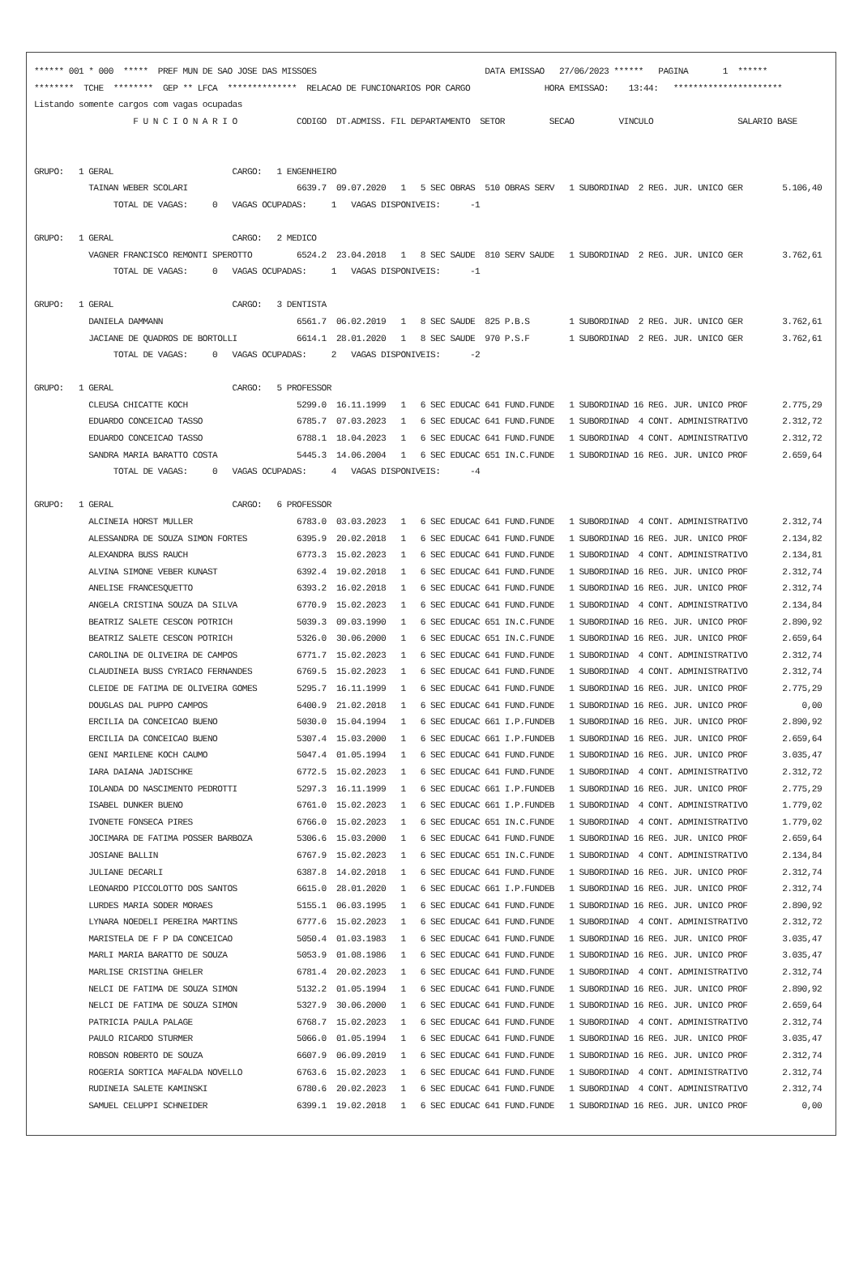****** 001 * 000  *****  PREF MUN DE SAO JOSE DAS MISSOES                                  DATA EMISSAO   27/06/2023 ******   PAGINA       1  ******
********  TCHE  ********  GEP ** LFCA  **************  RELACAO DE FUNCIONARIOS POR CARGO               HORA EMISSAO:    13:44:   **********************
Listando somente cargos com vagas ocupadas
                    F U N C I O N A R I O            CODIGO  DT.ADMISS. FIL DEPARTAMENTO  SETOR         SECAO         VINCULO                 SALARIO BASE


GRUPO:   1 GERAL                        CARGO:   1 ENGENHEIRO
           TAINAN WEBER SCOLARI                      6639.7  09.07.2020   1   5 SEC OBRAS  510 OBRAS SERV   1 SUBORDINAD  2 REG. JUR. UNICO GER        5.106,40
                TOTAL DE VAGAS:     0   VAGAS OCUPADAS:     1   VAGAS DISPONIVEIS:      -1

GRUPO:   1 GERAL                        CARGO:   2 MEDICO
           VAGNER FRANCISCO REMONTI SPEROTTO         6524.2  23.04.2018   1   8 SEC SAUDE  810 SERV SAUDE   1 SUBORDINAD  2 REG. JUR. UNICO GER        3.762,61
                TOTAL DE VAGAS:     0   VAGAS OCUPADAS:     1   VAGAS DISPONIVEIS:      -1

GRUPO:   1 GERAL                        CARGO:   3 DENTISTA
           DANIELA DAMMANN                           6561.7  06.02.2019   1   8 SEC SAUDE  825 P.B.S        1 SUBORDINAD  2 REG. JUR. UNICO GER        3.762,61
           JACIANE DE QUADROS DE BORTOLLI            6614.1  28.01.2020   1   8 SEC SAUDE  970 P.S.F        1 SUBORDINAD  2 REG. JUR. UNICO GER        3.762,61
                TOTAL DE VAGAS:     0   VAGAS OCUPADAS:     2   VAGAS DISPONIVEIS:      -2

GRUPO:   1 GERAL                        CARGO:   5 PROFESSOR
           CLEUSA CHICATTE KOCH                      5299.0  16.11.1999   1   6 SEC EDUCAC 641 FUND.FUNDE   1 SUBORDINAD 16 REG. JUR. UNICO PROF       2.775,29
           EDUARDO CONCEICAO TASSO                   6785.7  07.03.2023   1   6 SEC EDUCAC 641 FUND.FUNDE   1 SUBORDINAD  4 CONT. ADMINISTRATIVO       2.312,72
           EDUARDO CONCEICAO TASSO                   6788.1  18.04.2023   1   6 SEC EDUCAC 641 FUND.FUNDE   1 SUBORDINAD  4 CONT. ADMINISTRATIVO       2.312,72
           SANDRA MARIA BARATTO COSTA                5445.3  14.06.2004   1   6 SEC EDUCAC 651 IN.C.FUNDE   1 SUBORDINAD 16 REG. JUR. UNICO PROF       2.659,64
                TOTAL DE VAGAS:     0   VAGAS OCUPADAS:     4   VAGAS DISPONIVEIS:      -4

GRUPO:   1 GERAL                        CARGO:   6 PROFESSOR
           ALCINEIA HORST MULLER                     6783.0  03.03.2023   1   6 SEC EDUCAC 641 FUND.FUNDE   1 SUBORDINAD  4 CONT. ADMINISTRATIVO       2.312,74
           ALESSANDRA DE SOUZA SIMON FORTES          6395.9  20.02.2018   1   6 SEC EDUCAC 641 FUND.FUNDE   1 SUBORDINAD 16 REG. JUR. UNICO PROF       2.134,82
           ALEXANDRA BUSS RAUCH                      6773.3  15.02.2023   1   6 SEC EDUCAC 641 FUND.FUNDE   1 SUBORDINAD  4 CONT. ADMINISTRATIVO       2.134,81
           ALVINA SIMONE VEBER KUNAST                6392.4  19.02.2018   1   6 SEC EDUCAC 641 FUND.FUNDE   1 SUBORDINAD 16 REG. JUR. UNICO PROF       2.312,74
           ANELISE FRANCESQUETTO                     6393.2  16.02.2018   1   6 SEC EDUCAC 641 FUND.FUNDE   1 SUBORDINAD 16 REG. JUR. UNICO PROF       2.312,74
           ANGELA CRISTINA SOUZA DA SILVA            6770.9  15.02.2023   1   6 SEC EDUCAC 641 FUND.FUNDE   1 SUBORDINAD  4 CONT. ADMINISTRATIVO       2.134,84
           BEATRIZ SALETE CESCON POTRICH             5039.3  09.03.1990   1   6 SEC EDUCAC 651 IN.C.FUNDE   1 SUBORDINAD 16 REG. JUR. UNICO PROF       2.890,92
           BEATRIZ SALETE CESCON POTRICH             5326.0  30.06.2000   1   6 SEC EDUCAC 651 IN.C.FUNDE   1 SUBORDINAD 16 REG. JUR. UNICO PROF       2.659,64
           CAROLINA DE OLIVEIRA DE CAMPOS            6771.7  15.02.2023   1   6 SEC EDUCAC 641 FUND.FUNDE   1 SUBORDINAD  4 CONT. ADMINISTRATIVO       2.312,74
           CLAUDINEIA BUSS CYRIACO FERNANDES         6769.5  15.02.2023   1   6 SEC EDUCAC 641 FUND.FUNDE   1 SUBORDINAD  4 CONT. ADMINISTRATIVO       2.312,74
           CLEIDE DE FATIMA DE OLIVEIRA GOMES        5295.7  16.11.1999   1   6 SEC EDUCAC 641 FUND.FUNDE   1 SUBORDINAD 16 REG. JUR. UNICO PROF       2.775,29
           DOUGLAS DAL PUPPO CAMPOS                  6400.9  21.02.2018   1   6 SEC EDUCAC 641 FUND.FUNDE   1 SUBORDINAD 16 REG. JUR. UNICO PROF           0,00
           ERCILIA DA CONCEICAO BUENO                5030.0  15.04.1994   1   6 SEC EDUCAC 661 I.P.FUNDEB   1 SUBORDINAD 16 REG. JUR. UNICO PROF       2.890,92
           ERCILIA DA CONCEICAO BUENO                5307.4  15.03.2000   1   6 SEC EDUCAC 661 I.P.FUNDEB   1 SUBORDINAD 16 REG. JUR. UNICO PROF       2.659,64
           GENI MARILENE KOCH CAUMO                  5047.4  01.05.1994   1   6 SEC EDUCAC 641 FUND.FUNDE   1 SUBORDINAD 16 REG. JUR. UNICO PROF       3.035,47
           IARA DAIANA JADISCHKE                     6772.5  15.02.2023   1   6 SEC EDUCAC 641 FUND.FUNDE   1 SUBORDINAD  4 CONT. ADMINISTRATIVO       2.312,72
           IOLANDA DO NASCIMENTO PEDROTTI            5297.3  16.11.1999   1   6 SEC EDUCAC 661 I.P.FUNDEB   1 SUBORDINAD 16 REG. JUR. UNICO PROF       2.775,29
           ISABEL DUNKER BUENO                       6761.0  15.02.2023   1   6 SEC EDUCAC 661 I.P.FUNDEB   1 SUBORDINAD  4 CONT. ADMINISTRATIVO       1.779,02
           IVONETE FONSECA PIRES                     6766.0  15.02.2023   1   6 SEC EDUCAC 651 IN.C.FUNDE   1 SUBORDINAD  4 CONT. ADMINISTRATIVO       1.779,02
           JOCIMARA DE FATIMA POSSER BARBOZA         5306.6  15.03.2000   1   6 SEC EDUCAC 641 FUND.FUNDE   1 SUBORDINAD 16 REG. JUR. UNICO PROF       2.659,64
           JOSIANE BALLIN                            6767.9  15.02.2023   1   6 SEC EDUCAC 651 IN.C.FUNDE   1 SUBORDINAD  4 CONT. ADMINISTRATIVO       2.134,84
           JULIANE DECARLI                           6387.8  14.02.2018   1   6 SEC EDUCAC 641 FUND.FUNDE   1 SUBORDINAD 16 REG. JUR. UNICO PROF       2.312,74
           LEONARDO PICCOLOTTO DOS SANTOS            6615.0  28.01.2020   1   6 SEC EDUCAC 661 I.P.FUNDEB   1 SUBORDINAD 16 REG. JUR. UNICO PROF       2.312,74
           LURDES MARIA SODER MORAES                 5155.1  06.03.1995   1   6 SEC EDUCAC 641 FUND.FUNDE   1 SUBORDINAD 16 REG. JUR. UNICO PROF       2.890,92
           LYNARA NOEDELI PEREIRA MARTINS            6777.6  15.02.2023   1   6 SEC EDUCAC 641 FUND.FUNDE   1 SUBORDINAD  4 CONT. ADMINISTRATIVO       2.312,72
           MARISTELA DE F P DA CONCEICAO             5050.4  01.03.1983   1   6 SEC EDUCAC 641 FUND.FUNDE   1 SUBORDINAD 16 REG. JUR. UNICO PROF       3.035,47
           MARLI MARIA BARATTO DE SOUZA              5053.9  01.08.1986   1   6 SEC EDUCAC 641 FUND.FUNDE   1 SUBORDINAD 16 REG. JUR. UNICO PROF       3.035,47
           MARLISE CRISTINA GHELER                   6781.4  20.02.2023   1   6 SEC EDUCAC 641 FUND.FUNDE   1 SUBORDINAD  4 CONT. ADMINISTRATIVO       2.312,74
           NELCI DE FATIMA DE SOUZA SIMON            5132.2  01.05.1994   1   6 SEC EDUCAC 641 FUND.FUNDE   1 SUBORDINAD 16 REG. JUR. UNICO PROF       2.890,92
           NELCI DE FATIMA DE SOUZA SIMON            5327.9  30.06.2000   1   6 SEC EDUCAC 641 FUND.FUNDE   1 SUBORDINAD 16 REG. JUR. UNICO PROF       2.659,64
           PATRICIA PAULA PALAGE                     6768.7  15.02.2023   1   6 SEC EDUCAC 641 FUND.FUNDE   1 SUBORDINAD  4 CONT. ADMINISTRATIVO       2.312,74
           PAULO RICARDO STURMER                     5066.0  01.05.1994   1   6 SEC EDUCAC 641 FUND.FUNDE   1 SUBORDINAD 16 REG. JUR. UNICO PROF       3.035,47
           ROBSON ROBERTO DE SOUZA                   6607.9  06.09.2019   1   6 SEC EDUCAC 641 FUND.FUNDE   1 SUBORDINAD 16 REG. JUR. UNICO PROF       2.312,74
           ROGERIA SORTICA MAFALDA NOVELLO           6763.6  15.02.2023   1   6 SEC EDUCAC 641 FUND.FUNDE   1 SUBORDINAD  4 CONT. ADMINISTRATIVO       2.312,74
           RUDINEIA SALETE KAMINSKI                  6780.6  20.02.2023   1   6 SEC EDUCAC 641 FUND.FUNDE   1 SUBORDINAD  4 CONT. ADMINISTRATIVO       2.312,74
           SAMUEL CELUPPI SCHNEIDER                  6399.1  19.02.2018   1   6 SEC EDUCAC 641 FUND.FUNDE   1 SUBORDINAD 16 REG. JUR. UNICO PROF           0,00